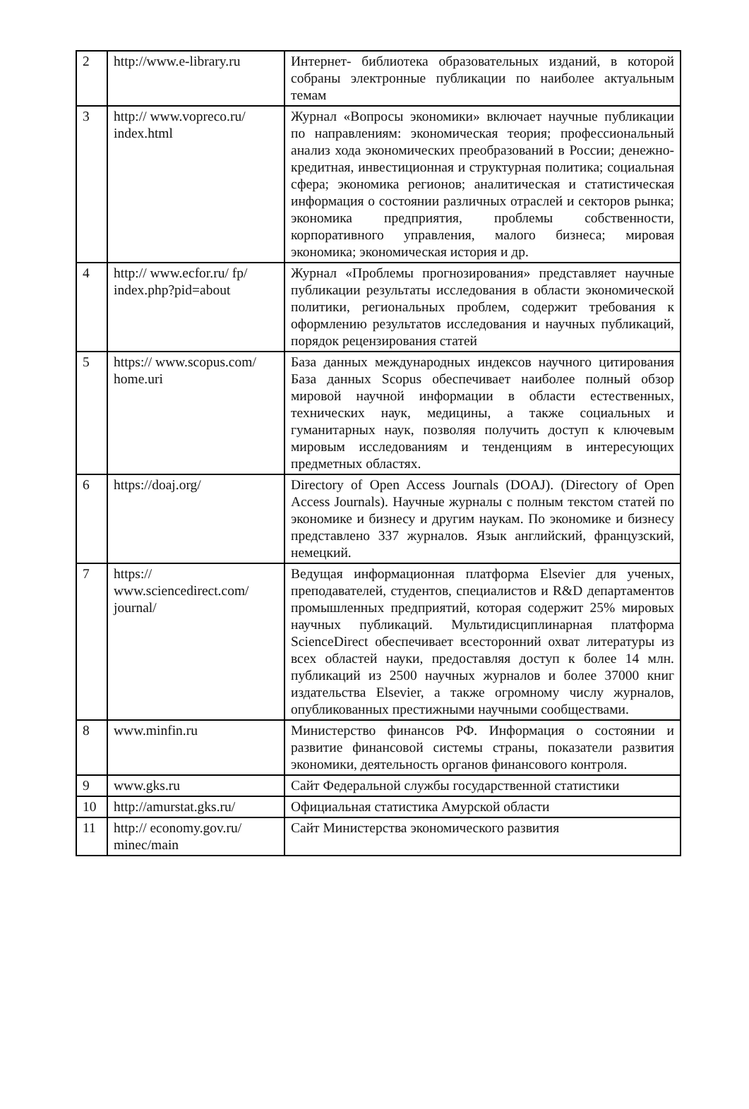| 2 | http://www.e-library.ru | Интернет- библиотека образовательных изданий, в которой собраны электронные публикации по наиболее актуальным темам |
| 3 | http:// www.vopreco.ru/ index.html | Журнал «Вопросы экономики» включает научные публикации по направлениям: экономическая теория; профессиональный анализ хода экономических преобразований в России; денежно- кредитная, инвестиционная и структурная политика; социальная сфера; экономика регионов; аналитическая и статистическая информация о состоянии различных отраслей и секторов рынка; экономика предприятия, проблемы собственности, корпоративного управления, малого бизнеса; мировая экономика; экономическая история и др. |
| 4 | http:// www.ecfor.ru/ fp/ index.php?pid=about | Журнал «Проблемы прогнозирования» представляет научные публикации результаты исследования в области экономической политики, региональных проблем, содержит требования к оформлению результатов исследования и научных публикаций, порядок рецензирования статей |
| 5 | https:// www.scopus.com/ home.uri | База данных международных индексов научного цитирования База данных Scopus обеспечивает наиболее полный обзор мировой научной информации в области естественных, технических наук, медицины, а также социальных и гуманитарных наук, позволяя получить доступ к ключевым мировым исследованиям и тенденциям в интересующих предметных областях. |
| 6 | https://doaj.org/ | Directory of Open Access Journals (DOAJ). (Directory of Open Access Journals). Научные журналы с полным текстом статей по экономике и бизнесу и другим наукам. По экономике и бизнесу представлено 337 журналов. Язык английский, французский, немецкий. |
| 7 | https:// www.sciencedirect.com/ journal/ | Ведущая информационная платформа Elsevier для ученых, преподавателей, студентов, специалистов и R&D департаментов промышленных предприятий, которая содержит 25% мировых научных публикаций. Мультидисциплинарная платформа ScienceDirect обеспечивает всесторонний охват литературы из всех областей науки, предоставляя доступ к более 14 млн. публикаций из 2500 научных журналов и более 37000 книг издательства Elsevier, а также огромному числу журналов, опубликованных престижными научными сообществами. |
| 8 | www.minfin.ru | Министерство финансов РФ. Информация о состоянии и развитие финансовой системы страны, показатели развития экономики, деятельность органов финансового контроля. |
| 9 | www.gks.ru | Сайт Федеральной службы государственной статистики |
| 10 | http://amurstat.gks.ru/ | Официальная статистика Амурской области |
| 11 | http:// economy.gov.ru/ minec/main | Сайт Министерства экономического развития |